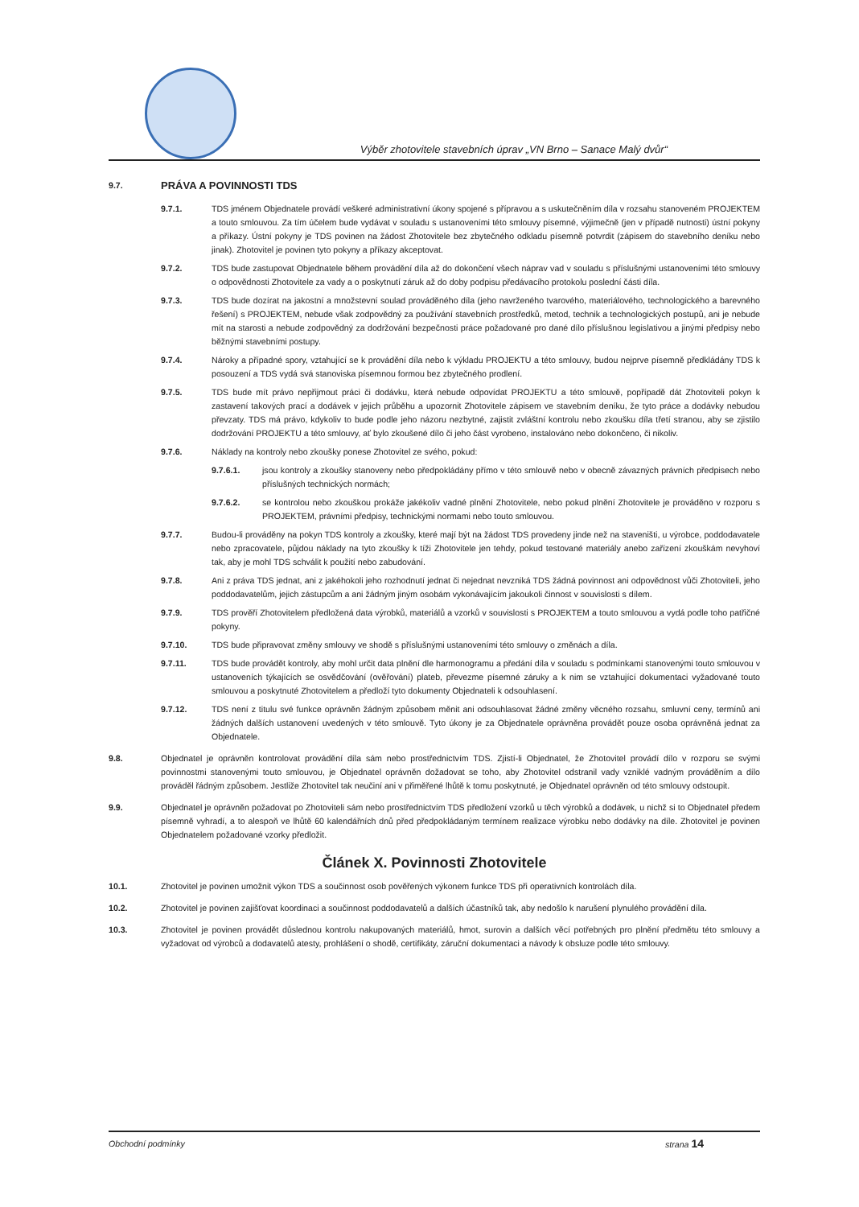Výběr zhotovitele stavebních úprav „VN Brno – Sanace Malý dvůr“
9.7.
PRÁVA A POVINNOSTI TDS
9.7.1. TDS jménem Objednatele provádí veškeré administrativní úkony spojené s přípravou a s uskutečněním díla v rozsahu stanoveném PROJEKTEM a touto smlouvou. Za tím účelem bude vydávat v souladu s ustanoveními této smlouvy písemné, výjimečně (jen v případě nutnosti) ústní pokyny a příkazy. Ústní pokyny je TDS povinen na žádost Zhotovitele bez zbytečného odkladu písemně potvrdit (zápisem do stavebního deníku nebo jinak). Zhotovitel je povinen tyto pokyny a příkazy akceptovat.
9.7.2. TDS bude zastupovat Objednatele během provádění díla až do dokončení všech náprav vad v souladu s příslušnými ustanoveními této smlouvy o odpovědnosti Zhotovitele za vady a o poskytnutí záruk až do doby podpisu předávacího protokolu poslední části díla.
9.7.3. TDS bude dozírat na jakostní a množstevní soulad prováděného díla (jeho navrženého tvarového, materiálového, technologického a barevného řešení) s PROJEKTEM, nebude však zodpovědný za používání stavebních prostředků, metod, technik a technologických postupů, ani je nebude mít na starosti a nebude zodpovědný za dodržování bezpečnosti práce požadované pro dané dílo příslušnou legislativou a jinými předpisy nebo běžnými stavebními postupy.
9.7.4. Nároky a případné spory, vztahující se k provádění díla nebo k výkladu PROJEKTU a této smlouvy, budou nejprve písemně předkládány TDS k posouzení a TDS vydá svá stanoviska písemnou formou bez zbytečného prodlení.
9.7.5. TDS bude mít právo nepřijmout práci či dodávku, která nebude odpovídat PROJEKTU a této smlouvě, popřípadě dát Zhotoviteli pokyn k zastavení takových prací a dodávek v jejich průběhu a upozornit Zhotovitele zápisem ve stavebním deníku, že tyto práce a dodávky nebudou převzaty. TDS má právo, kdykoliv to bude podle jeho názoru nezbytné, zajistit zvláštní kontrolu nebo zkoušku díla třetí stranou, aby se zjistilo dodržování PROJEKTU a této smlouvy, ať bylo zkoušené dílo či jeho část vyrobeno, instalováno nebo dokončeno, či nikoliv.
9.7.6. Náklady na kontroly nebo zkoušky ponese Zhotovitel ze svého, pokud:
9.7.6.1. jsou kontroly a zkoušky stanoveny nebo předpokládány přímo v této smlouvě nebo v obecně závazných právních předpisech nebo příslušných technických normách;
9.7.6.2. se kontrolou nebo zkouškou prokáže jakékoliv vadné plnění Zhotovitele, nebo pokud plnění Zhotovitele je prováděno v rozporu s PROJEKTEM, právními předpisy, technickými normami nebo touto smlouvou.
9.7.7. Budou-li prováděny na pokyn TDS kontroly a zkoušky, které mají být na žádost TDS provedeny jinde než na staveništi, u výrobce, poddodavatele nebo zpracovatele, půjdou náklady na tyto zkoušky k tíži Zhotovitele jen tehdy, pokud testované materiály anebo zařízení zkouškám nevyhoví tak, aby je mohl TDS schválit k použití nebo zabudování.
9.7.8. Ani z práva TDS jednat, ani z jakéhokoli jeho rozhodnutí jednat či nejednat nevzniká TDS žádná povinnost ani odpovědnost vůči Zhotoviteli, jeho poddodavatelům, jejich zástupcům a ani žádným jiným osobám vykonávajícím jakoukoli činnost v souvislosti s dílem.
9.7.9. TDS prověří Zhotovitelem předložená data výrobků, materiálů a vzorků v souvislosti s PROJEKTEM a touto smlouvou a vydá podle toho patřičné pokyny.
9.7.10. TDS bude připravovat změny smlouvy ve shodě s příslušnými ustanoveními této smlouvy o změnách a díla.
9.7.11. TDS bude provádět kontroly, aby mohl určit data plnění dle harmonogramu a předání díla v souladu s podmínkami stanovenými touto smlouvou v ustanoveních týkajících se osvědčování (ověřování) plateb, převezme písemné záruky a k nim se vztahující dokumentaci vyžadované touto smlouvou a poskytnuté Zhotovitelem a předloží tyto dokumenty Objednateli k odsouhlasení.
9.7.12. TDS není z titulu své funkce oprávněn žádným způsobem měnit ani odsouhlasovat žádné změny věcného rozsahu, smluvní ceny, termínů ani žádných dalších ustanovení uvedených v této smlouvě. Tyto úkony je za Objednatele oprávněna provádět pouze osoba oprávněná jednat za Objednatele.
9.8. Objednatel je oprávněn kontrolovat provádění díla sám nebo prostřednictvím TDS. Zjistí-li Objednatel, že Zhotovitel provádí dílo v rozporu se svými povinnostmi stanovenými touto smlouvou, je Objednatel oprávněn dožadovat se toho, aby Zhotovitel odstranil vady vzniklé vadným prováděním a dílo prováděl řádným způsobem. Jestliže Zhotovitel tak neučiní ani v přiměřené lhůtě k tomu poskytnuté, je Objednatel oprávněn od této smlouvy odstoupit.
9.9. Objednatel je oprávněn požadovat po Zhotoviteli sám nebo prostřednictvím TDS předložení vzorků u těch výrobků a dodávek, u nichž si to Objednatel předem písemně vyhradí, a to alespoň ve lhůtě 60 kalendářních dnů před předpokládaným termínem realizace výrobku nebo dodávky na díle. Zhotovitel je povinen Objednatelem požadované vzorky předložit.
Článek X. Povinnosti Zhotovitele
10.1. Zhotovitel je povinen umožnit výkon TDS a součinnost osob pověřených výkonem funkce TDS při operativních kontrolách díla.
10.2. Zhotovitel je povinen zajišťovat koordinaci a součinnost poddodavatelů a dalších účastníků tak, aby nedošlo k narušení plynulého provádění díla.
10.3. Zhotovitel je povinen provádět důslednou kontrolu nakupovaných materiálů, hmot, surovin a dalších věcí potřebných pro plnění předmětu této smlouvy a vyžadovat od výrobců a dodavatelů atesty, prohlášení o shodě, certifikáty, záruční dokumentaci a návody k obsluze podle této smlouvy.
Obchodní podmínky strana 14